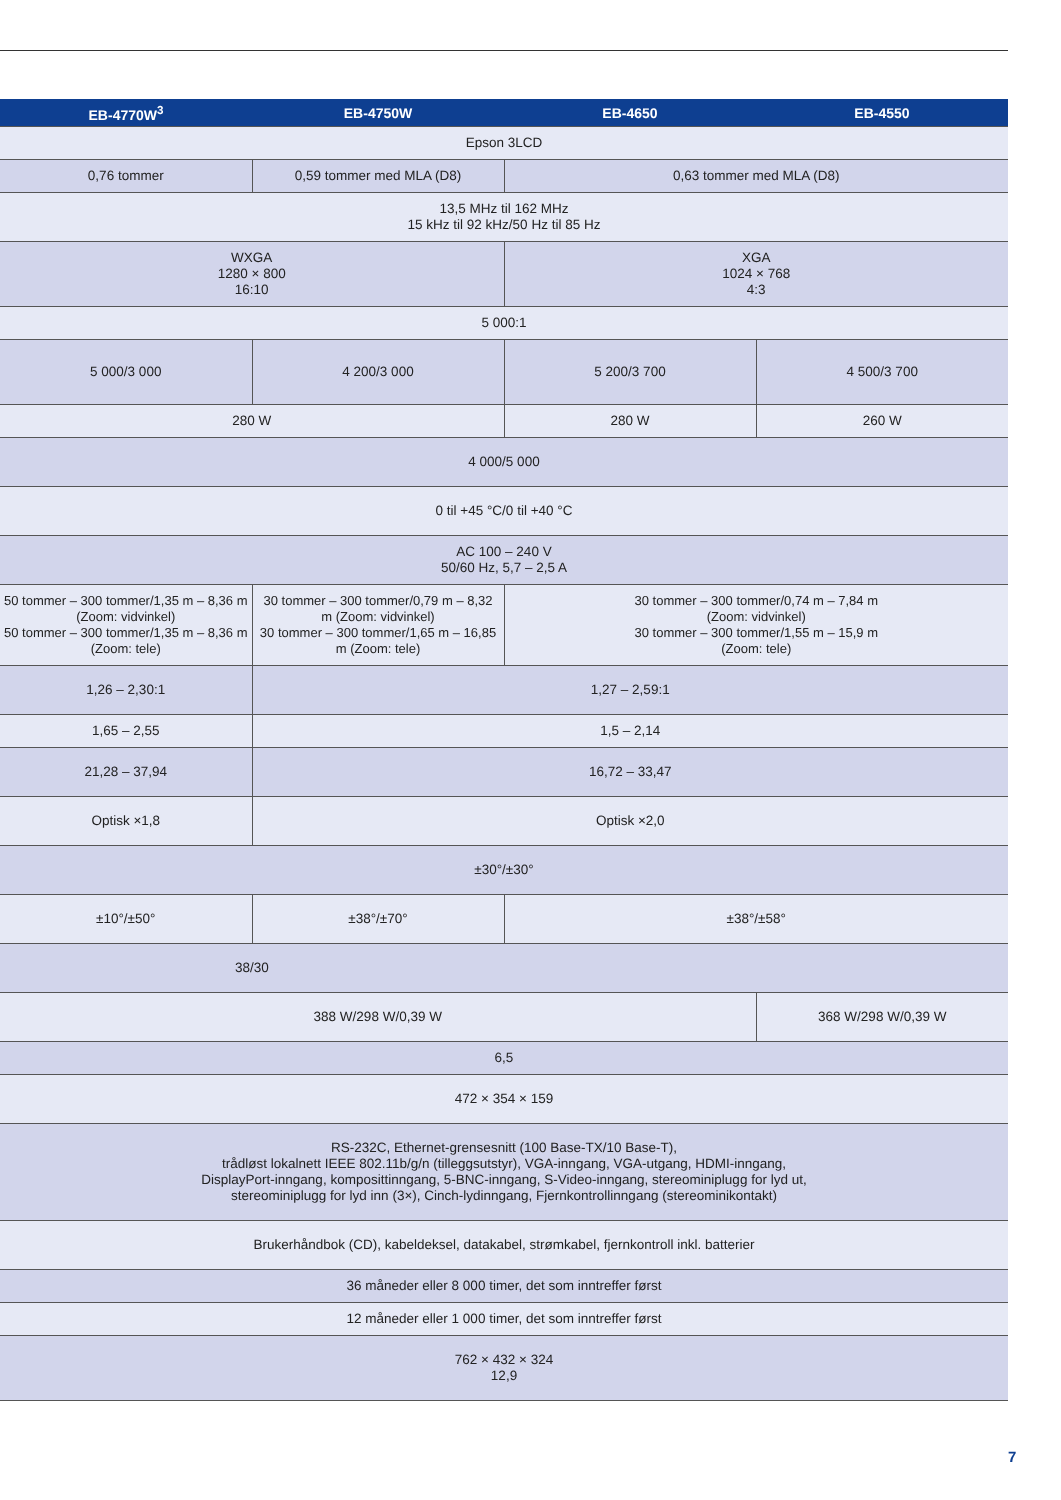| EB-4770W<sup>3</sup> | EB-4750W | EB-4650 | EB-4550 |
| --- | --- | --- | --- |
| Epson 3LCD | | | |
| 0,76 tommer | 0,59 tommer med MLA (D8) | 0,63 tommer med MLA (D8) | |
| 13,5 MHz til 162 MHz 15 kHz til 92 kHz/50 Hz til 85 Hz | | | |
| WXGA 1280 × 800 16:10 | | XGA 1024 × 768 4:3 | |
| 5 000:1 | | | |
| 5 000/3 000 | 4 200/3 000 | 5 200/3 700 | 4 500/3 700 |
| 280 W | | 280 W | 260 W |
| 4 000/5 000 | | | |
| 0 til +45 °C/0 til +40 °C | | | |
| AC 100 – 240 V 50/60 Hz, 5,7 – 2,5 A | | | |
| 50 tommer – 300 tommer/1,35 m – 8,36 m (Zoom: vidvinkel) 50 tommer – 300 tommer/1,35 m – 8,36 m (Zoom: tele) | 30 tommer – 300 tommer/0,79 m – 8,32 m (Zoom: vidvinkel) 30 tommer – 300 tommer/1,65 m – 16,85 m (Zoom: tele) | 30 tommer – 300 tommer/0,74 m – 7,84 m (Zoom: vidvinkel) 30 tommer – 300 tommer/1,55 m – 15,9 m (Zoom: tele) | |
| 1,26 – 2,30:1 | 1,27 – 2,59:1 | | |
| 1,65 – 2,55 | 1,5 – 2,14 | | |
| 21,28 – 37,94 | 16,72 – 33,47 | | |
| Optisk ×1,8 | Optisk ×2,0 | | |
| ±30°/±30° | | | |
| ±10°/±50° | ±38°/±70° | ±38°/±58° | |
| 38/30 | | | |
| 388 W/298 W/0,39 W | | | 368 W/298 W/0,39 W |
| 6,5 | | | |
| 472 × 354 × 159 | | | |
| RS-232C, Ethernet-grensesnitt (100 Base-TX/10 Base-T), trådløst lokalnett IEEE 802.11b/g/n (tilleggsutstyr), VGA-inngang, VGA-utgang, HDMI-inngang, DisplayPort-inngang, komposittinngang, 5-BNC-inngang, S-Video-inngang, stereominiplugg for lyd ut, stereominiplugg for lyd inn (3×), Cinch-lydinngang, Fjernkontrollinngang (stereominikontakt) | | | |
| Brukerhåndbok (CD), kabeldeksel, datakabel, strømkabel, fjernkontroll inkl. batterier | | | |
| 36 måneder eller 8 000 timer, det som inntreffer først | | | |
| 12 måneder eller 1 000 timer, det som inntreffer først | | | |
| 762 × 432 × 324 12,9 | | | |
7